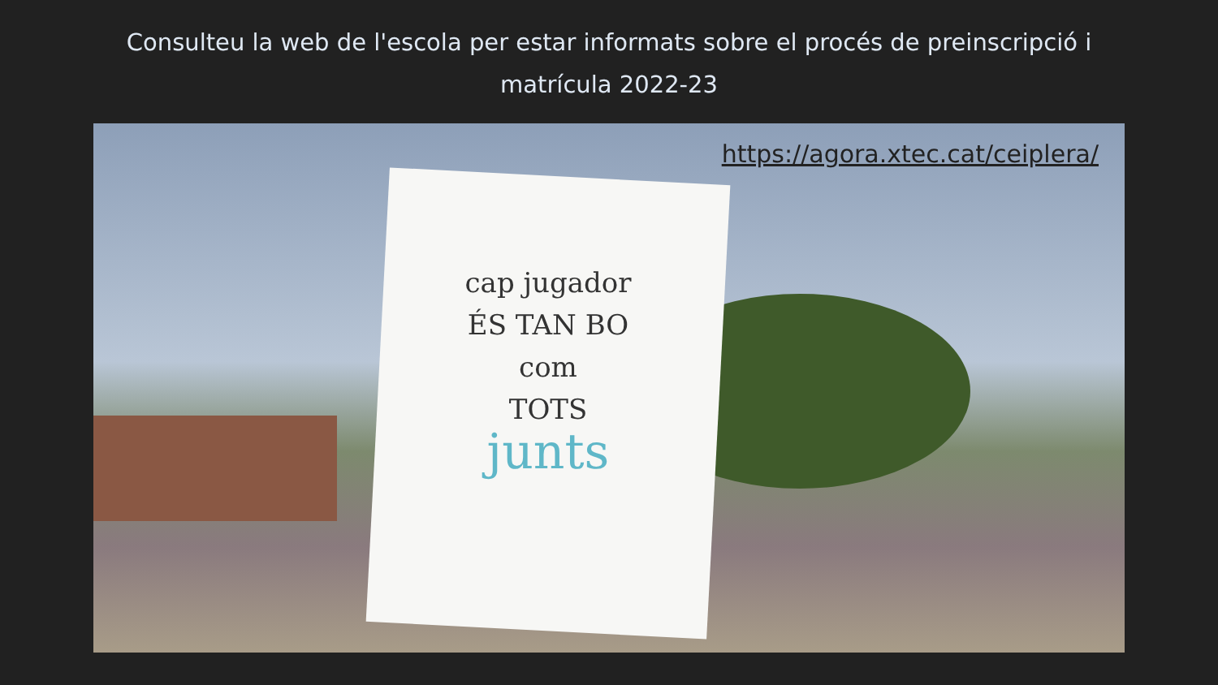Consulteu la web de l'escola per estar informats sobre el procés de preinscripció i matrícula 2022-23
cap jugador
ÉS TAN BO
com
TOTS
junts
https://agora.xtec.cat/ceiplera/